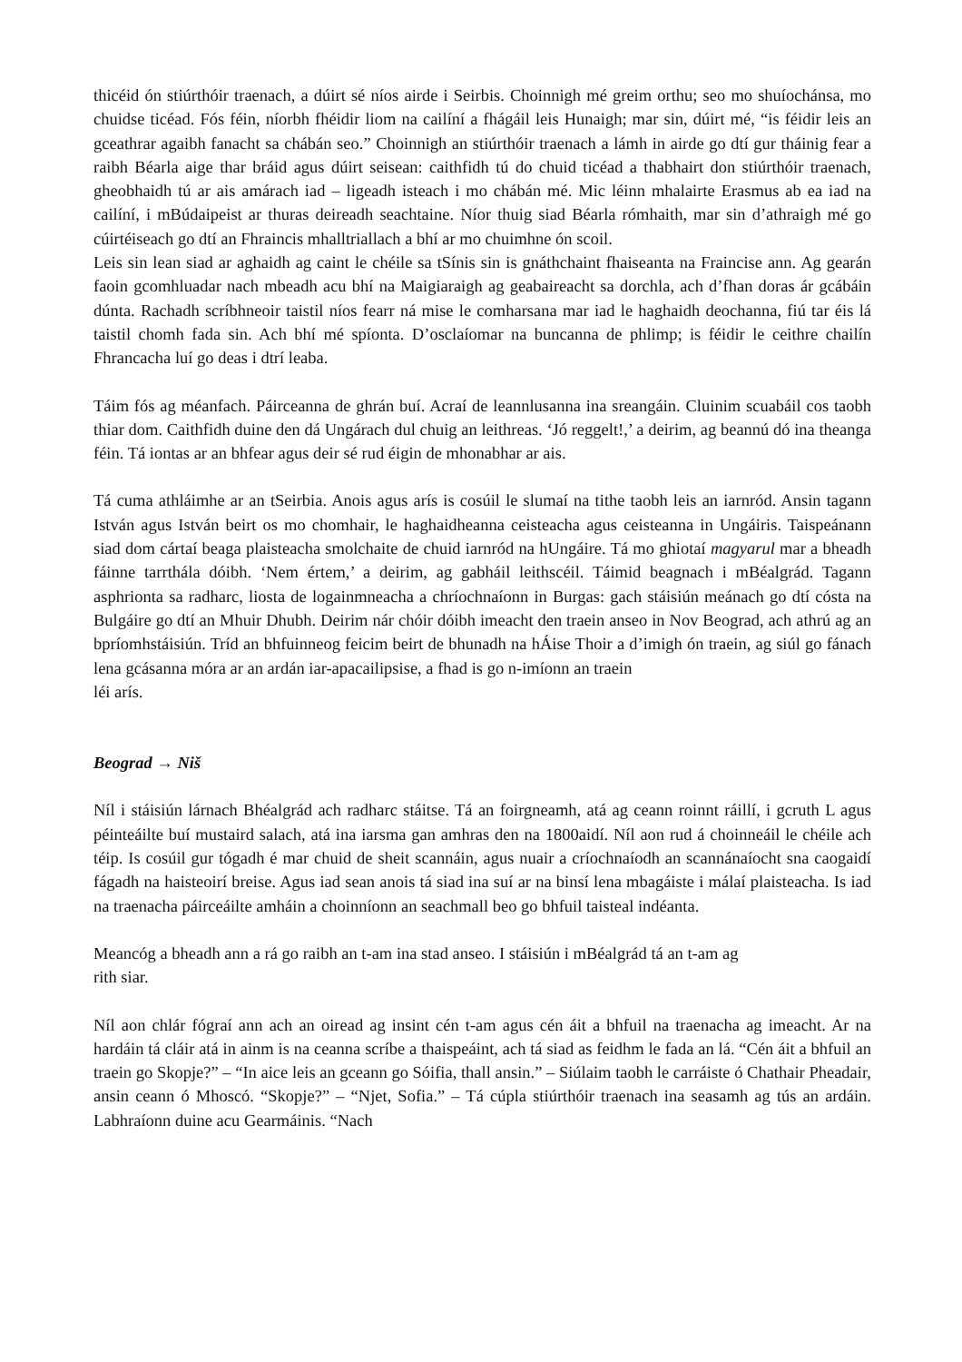thicéid ón stiúrthóir traenach, a dúirt sé níos airde i Seirbis. Choinnigh mé greim orthu; seo mo shuíochánsa, mo chuidse ticéad. Fós féin, níorbh fhéidir liom na cailíní a fhágáil leis Hunaigh; mar sin, dúirt mé, “is féidir leis an gceathrar agaibh fanacht sa chábán seo.” Choinnigh an stiúrthóir traenach a lámh in airde go dtí gur tháinig fear a raibh Béarla aige thar bráid agus dúirt seisean: caithfidh tú do chuid ticéad a thabhairt don stiúrthóir traenach, gheobhaidh tú ar ais amárach iad – ligeadh isteach i mo chábán mé. Mic léinn mhalairte Erasmus ab ea iad na cailíní, i mBúdaipeist ar thuras deireadh seachtaine. Níor thuig siad Béarla rómhaith, mar sin d’athraigh mé go cúirtéiseach go dtí an Fhraincis mhalltriallach a bhí ar mo chuimhne ón scoil.
Leis sin lean siad ar aghaidh ag caint le chéile sa tSínis sin is gnáthchaint fhaiseanta na Fraincise ann. Ag gearán faoin gcomhluadar nach mbeadh acu bhí na Maigiaraigh ag geabaireacht sa dorchla, ach d’fhan doras ár gcábáin dúnta. Rachadh scríbhneoir taistil níos fearr ná mise le comharsana mar iad le haghaidh deochanna, fiú tar éis lá taistil chomh fada sin. Ach bhí mé spíonta. D’osclaíomar na buncanna de phlimp; is féidir le ceithre chailín Fhrancacha luí go deas i dtrí leaba.
Táim fós ag méanfach. Páirceanna de ghrán buí. Acraí de leannlusanna ina sreangáin. Cluinim scuabáil cos taobh thiar dom. Caithfidh duine den dá Ungárach dul chuig an leithreas. ‘Jó reggelt!,’ a deirim, ag beannú dó ina theanga féin. Tá iontas ar an bhfear agus deir sé rud éigin de mhonabhar ar ais.
Tá cuma athláimhe ar an tSeirbia. Anois agus arís is cosúil le slumaí na tithe taobh leis an iarnród. Ansin tagann István agus István beirt os mo chomhair, le haghaidheanna ceisteacha agus ceisteanna in Ungáiris. Taispeánann siad dom cártaí beaga plaisteacha smolchaite de chuid iarnród na hUngáire. Tá mo ghiotaí magyarul mar a bheadh fáinne tarrthála dóibh. ‘Nem értem,’ a deirim, ag gabháil leithscéil. Táimid beagnach i mBéalgrád. Tagann asphrionta sa radharc, liosta de logainmneacha a chríochnaíonn in Burgas: gach stáisiún meánach go dtí cósta na Bulgáire go dtí an Mhuir Dhubh. Deirim nár chóir dóibh imeacht den traein anseo in Nov Beograd, ach athrú ag an bpríomhstáisiún. Tríd an bhfuinneog feicim beirt de bhunadh na hÁise Thoir a d’imigh ón traein, ag siúl go fánach lena gcásanna móra ar an ardán iar-apacailipsise, a fhad is go n-imíonn an traein
léi arís.
Beograd → Niš
Níl i stáisiún lárnach Bhéalgrád ach radharc stáitse. Tá an foirgneamh, atá ag ceann roinnt ráillí, i gcruth L agus péinteáilte buí mustaird salach, atá ina iarsma gan amhras den na 1800aidí. Níl aon rud á choinneáil le chéile ach téip. Is cosúil gur tógadh é mar chuid de sheit scannáin, agus nuair a críochnaíodh an scannánaíocht sna caogaidí fágadh na haisteoirí breise. Agus iad sean anois tá siad ina suí ar na binsí lena mbagáiste i málaí plaisteacha. Is iad na traenacha páirceáilte amháin a choinníonn an seachmall beo go bhfuil taisteal indéanta.
Meancóg a bheadh ann a rá go raibh an t-am ina stad anseo. I stáisiún i mBéalgrád tá an t-am ag
rith siar.
Níl aon chlár fógraí ann ach an oiread ag insint cén t-am agus cén áit a bhfuil na traenacha ag imeacht. Ar na hardáin tá cláir atá in ainm is na ceanna scríbe a thaispeáint, ach tá siad as feidhm le fada an lá. “Cén áit a bhfuil an traein go Skopje?” – “In aice leis an gceann go Sóifia, thall ansin.” – Siúlaim taobh le carráiste ó Chathair Pheadair, ansin ceann ó Mhoscó. “Skopje?” – “Njet, Sofia.” – Tá cúpla stiúrthóir traenach ina seasamh ag tús an ardáin. Labhraíonn duine acu Gearmáinis. “Nach